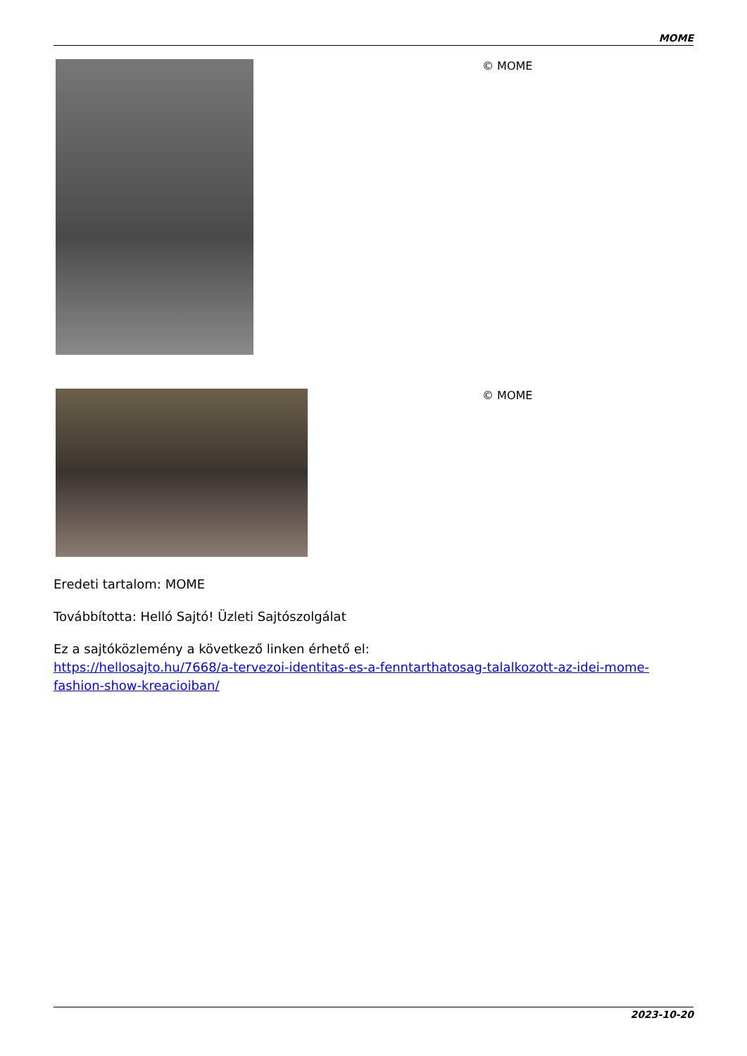MOME
© MOME
© MOME
Eredeti tartalom: MOME
Továbbította: Helló Sajtó! Üzleti Sajtószolgálat
Ez a sajtóközlemény a következő linken érhető el:
https://hellosajto.hu/7668/a-tervezoi-identitas-es-a-fenntarthatosag-talalkozott-az-idei-mome-fashion-show-kreacioiban/
2023-10-20